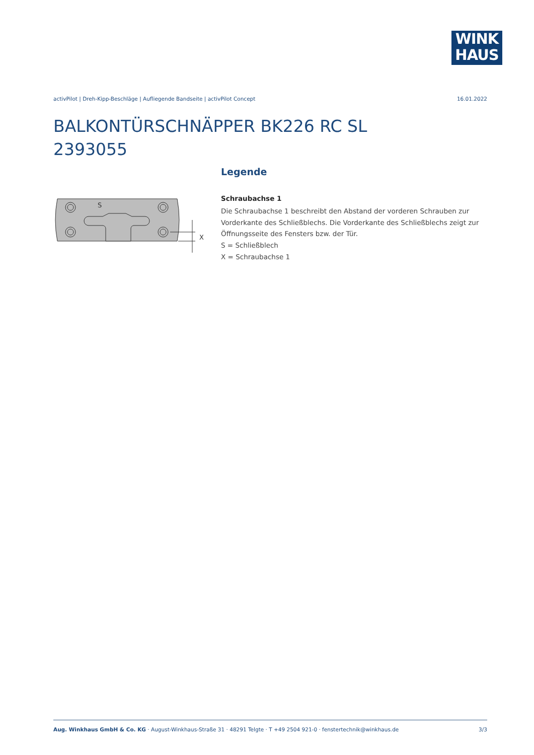WINK
HAUS
activPilot | Dreh-Kipp-Beschläge | Aufliegende Bandseite | activPilot Concept 16.01.2022
BALKONTÜRSCHNÄPPER BK226 RC SL
2393055
S
X
Legende
Schraubachse 1
Die Schraubachse 1 beschreibt den Abstand der vorderen Schrauben zur Vorderkante des Schließblechs. Die Vorderkante des Schließblechs zeigt zur Öffnungsseite des Fensters bzw. der Tür.
S = Schließblech
X = Schraubachse 1
Aug. Winkhaus GmbH & Co. KG · August-Winkhaus-Straße 31 · 48291 Telgte · T +49 2504 921-0 · fenstertechnik@winkhaus.de 3/3